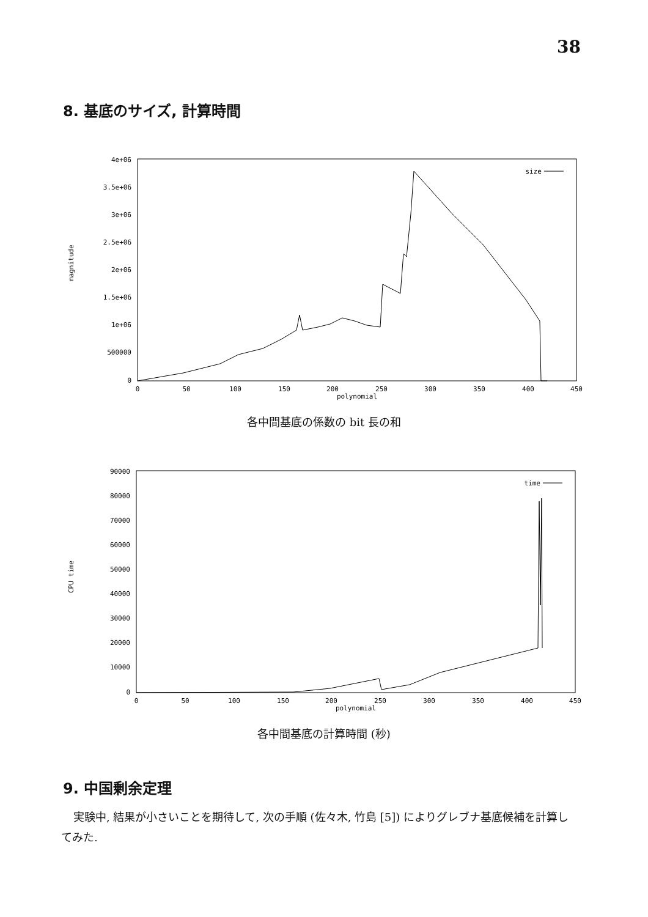38
8. 基底のサイズ, 計算時間
magnitude
4e+06
3.5e+06
3e+06
2.5e+06
2e+06
1.5e+06
1e+06
500000
0
0
50
100
150
200
250
300
350
400
450
polynomial
size
各中間基底の係数の bit 長の和
CPU time
90000
80000
70000
60000
50000
40000
30000
20000
10000
0
0
50
100
150
200
250
300
350
400
450
polynomial
time
各中間基底の計算時間 (秒)
9. 中国剰余定理
実験中, 結果が小さいことを期待して, 次の手順 (佐々木, 竹島 [5]) によりグレブナ基底候補を計算してみた.